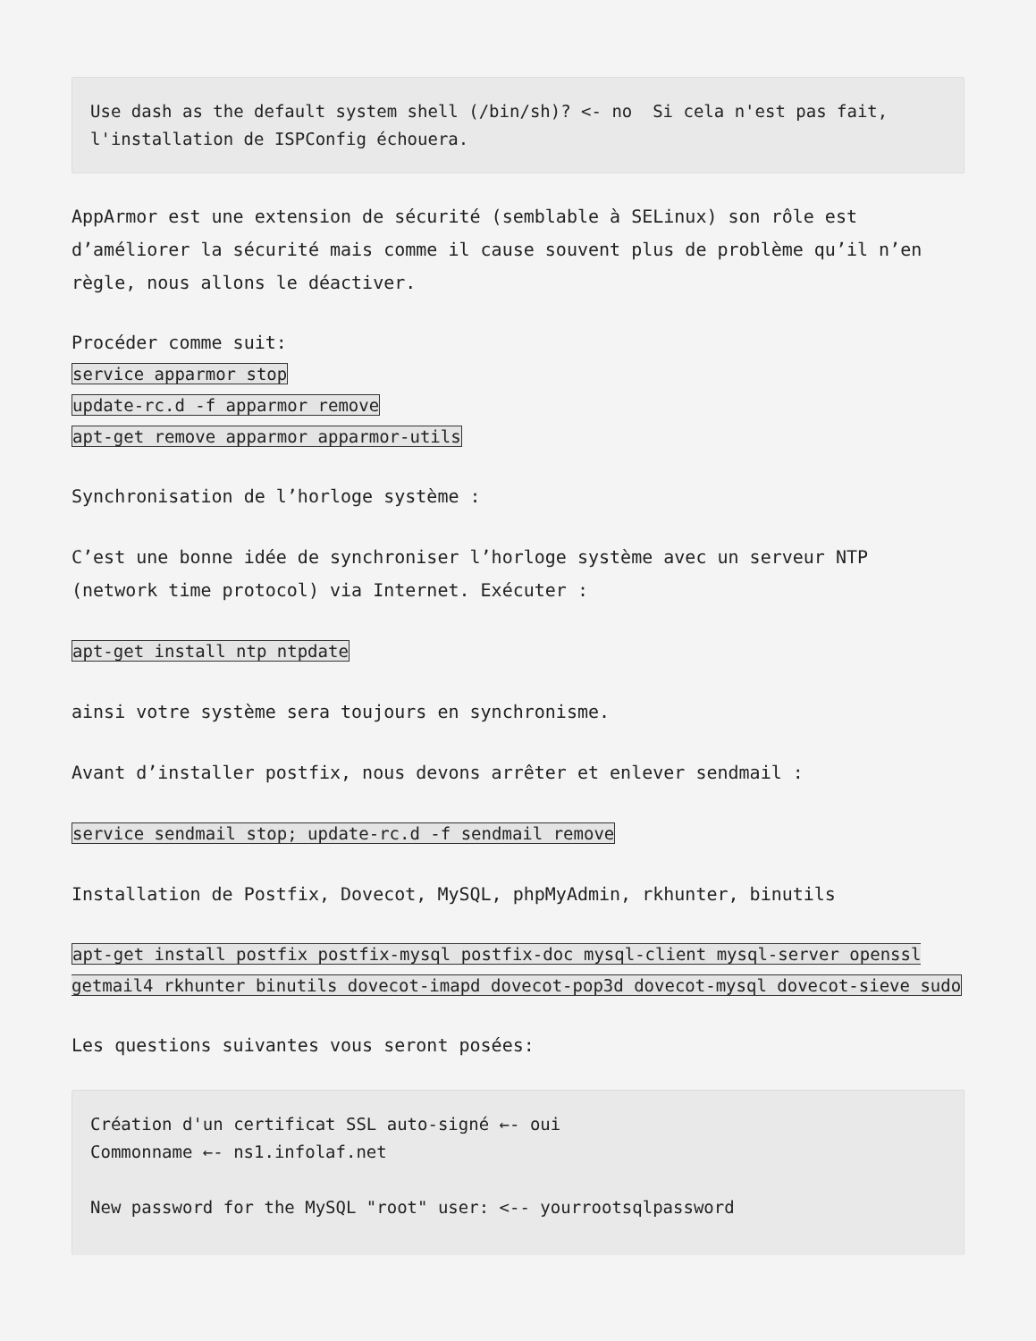Use dash as the default system shell (/bin/sh)? <- no  Si cela n'est pas fait, l'installation de ISPConfig échouera.
AppArmor est une extension de sécurité (semblable à SELinux) son rôle est d’améliorer la sécurité mais comme il cause souvent plus de problème qu’il n’en règle, nous allons le déactiver.
Procéder comme suit:
service apparmor stop
update-rc.d -f apparmor remove
apt-get remove apparmor apparmor-utils
Synchronisation de l’horloge système :
C’est une bonne idée de synchroniser l’horloge système avec un serveur NTP (network time protocol) via Internet. Exécuter :
apt-get install ntp ntpdate
ainsi votre système sera toujours en synchronisme.
Avant d’installer postfix, nous devons arrêter et enlever sendmail :
service sendmail stop; update-rc.d -f sendmail remove
Installation de Postfix, Dovecot, MySQL, phpMyAdmin, rkhunter, binutils
apt-get install postfix postfix-mysql postfix-doc mysql-client mysql-server openssl getmail4 rkhunter binutils dovecot-imapd dovecot-pop3d dovecot-mysql dovecot-sieve sudo
Les questions suivantes vous seront posées:
Création d'un certificat SSL auto-signé ←- oui
Commonname ←- ns1.infolaf.net

New password for the MySQL "root" user: <-- yourrootsqlpassword